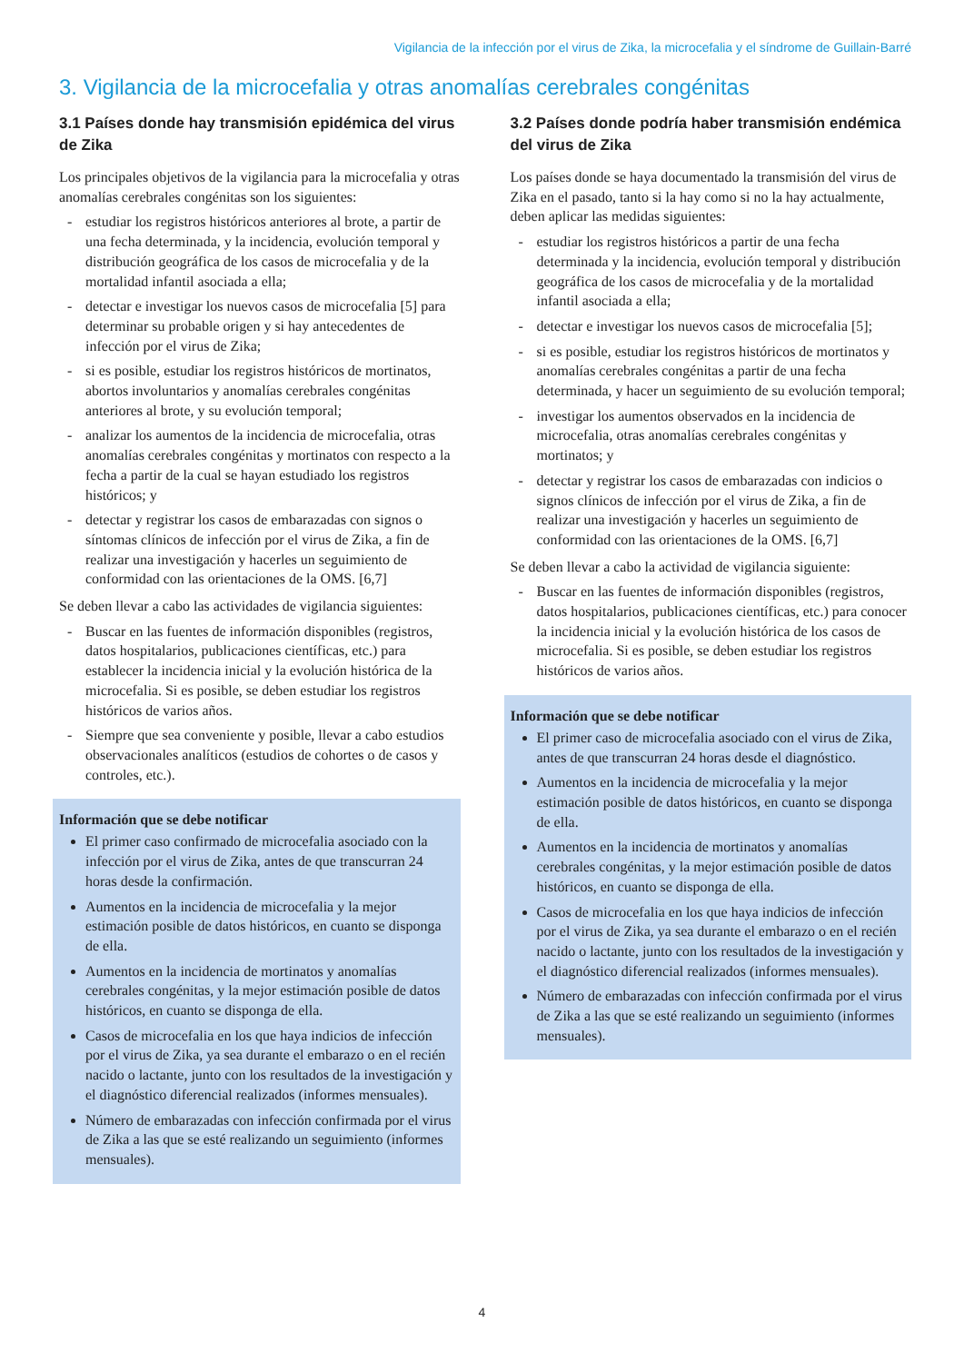Vigilancia de la infección por el virus de Zika, la microcefalia y el síndrome de Guillain-Barré
3. Vigilancia de la microcefalia y otras anomalías cerebrales congénitas
3.1 Países donde hay transmisión epidémica del virus de Zika
Los principales objetivos de la vigilancia para la microcefalia y otras anomalías cerebrales congénitas son los siguientes:
- estudiar los registros históricos anteriores al brote, a partir de una fecha determinada, y la incidencia, evolución temporal y distribución geográfica de los casos de microcefalia y de la mortalidad infantil asociada a ella;
- detectar e investigar los nuevos casos de microcefalia [5] para determinar su probable origen y si hay antecedentes de infección por el virus de Zika;
- si es posible, estudiar los registros históricos de mortinatos, abortos involuntarios y anomalías cerebrales congénitas anteriores al brote, y su evolución temporal;
- analizar los aumentos de la incidencia de microcefalia, otras anomalías cerebrales congénitas y mortinatos con respecto a la fecha a partir de la cual se hayan estudiado los registros históricos; y
- detectar y registrar los casos de embarazadas con signos o síntomas clínicos de infección por el virus de Zika, a fin de realizar una investigación y hacerles un seguimiento de conformidad con las orientaciones de la OMS. [6,7]
Se deben llevar a cabo las actividades de vigilancia siguientes:
- Buscar en las fuentes de información disponibles (registros, datos hospitalarios, publicaciones científicas, etc.) para establecer la incidencia inicial y la evolución histórica de la microcefalia. Si es posible, se deben estudiar los registros históricos de varios años.
- Siempre que sea conveniente y posible, llevar a cabo estudios observacionales analíticos (estudios de cohortes o de casos y controles, etc.).
Información que se debe notificar
El primer caso confirmado de microcefalia asociado con la infección por el virus de Zika, antes de que transcurran 24 horas desde la confirmación.
Aumentos en la incidencia de microcefalia y la mejor estimación posible de datos históricos, en cuanto se disponga de ella.
Aumentos en la incidencia de mortinatos y anomalías cerebrales congénitas, y la mejor estimación posible de datos históricos, en cuanto se disponga de ella.
Casos de microcefalia en los que haya indicios de infección por el virus de Zika, ya sea durante el embarazo o en el recién nacido o lactante, junto con los resultados de la investigación y el diagnóstico diferencial realizados (informes mensuales).
Número de embarazadas con infección confirmada por el virus de Zika a las que se esté realizando un seguimiento (informes mensuales).
3.2 Países donde podría haber transmisión endémica del virus de Zika
Los países donde se haya documentado la transmisión del virus de Zika en el pasado, tanto si la hay como si no la hay actualmente, deben aplicar las medidas siguientes:
- estudiar los registros históricos a partir de una fecha determinada y la incidencia, evolución temporal y distribución geográfica de los casos de microcefalia y de la mortalidad infantil asociada a ella;
- detectar e investigar los nuevos casos de microcefalia [5];
- si es posible, estudiar los registros históricos de mortinatos y anomalías cerebrales congénitas a partir de una fecha determinada, y hacer un seguimiento de su evolución temporal;
- investigar los aumentos observados en la incidencia de microcefalia, otras anomalías cerebrales congénitas y mortinatos; y
- detectar y registrar los casos de embarazadas con indicios o signos clínicos de infección por el virus de Zika, a fin de realizar una investigación y hacerles un seguimiento de conformidad con las orientaciones de la OMS. [6,7]
Se deben llevar a cabo la actividad de vigilancia siguiente:
- Buscar en las fuentes de información disponibles (registros, datos hospitalarios, publicaciones científicas, etc.) para conocer la incidencia inicial y la evolución histórica de los casos de microcefalia. Si es posible, se deben estudiar los registros históricos de varios años.
Información que se debe notificar
El primer caso de microcefalia asociado con el virus de Zika, antes de que transcurran 24 horas desde el diagnóstico.
Aumentos en la incidencia de microcefalia y la mejor estimación posible de datos históricos, en cuanto se disponga de ella.
Aumentos en la incidencia de mortinatos y anomalías cerebrales congénitas, y la mejor estimación posible de datos históricos, en cuanto se disponga de ella.
Casos de microcefalia en los que haya indicios de infección por el virus de Zika, ya sea durante el embarazo o en el recién nacido o lactante, junto con los resultados de la investigación y el diagnóstico diferencial realizados (informes mensuales).
Número de embarazadas con infección confirmada por el virus de Zika a las que se esté realizando un seguimiento (informes mensuales).
4